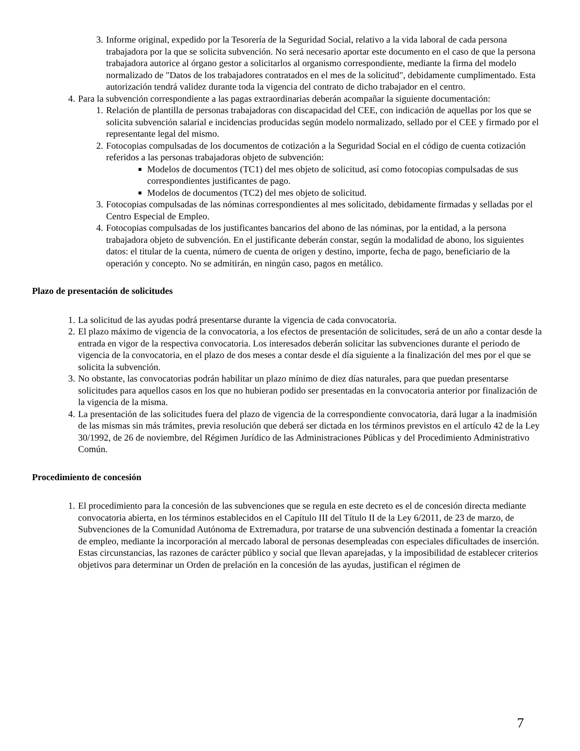3. Informe original, expedido por la Tesorería de la Seguridad Social, relativo a la vida laboral de cada persona trabajadora por la que se solicita subvención. No será necesario aportar este documento en el caso de que la persona trabajadora autorice al órgano gestor a solicitarlos al organismo correspondiente, mediante la firma del modelo normalizado de "Datos de los trabajadores contratados en el mes de la solicitud", debidamente cumplimentado. Esta autorización tendrá validez durante toda la vigencia del contrato de dicho trabajador en el centro.
4. Para la subvención correspondiente a las pagas extraordinarias deberán acompañar la siguiente documentación:
1. Relación de plantilla de personas trabajadoras con discapacidad del CEE, con indicación de aquellas por los que se solicita subvención salarial e incidencias producidas según modelo normalizado, sellado por el CEE y firmado por el representante legal del mismo.
2. Fotocopias compulsadas de los documentos de cotización a la Seguridad Social en el código de cuenta cotización referidos a las personas trabajadoras objeto de subvención:
■ Modelos de documentos (TC1) del mes objeto de solicitud, así como fotocopias compulsadas de sus correspondientes justificantes de pago.
■ Modelos de documentos (TC2) del mes objeto de solicitud.
3. Fotocopias compulsadas de las nóminas correspondientes al mes solicitado, debidamente firmadas y selladas por el Centro Especial de Empleo.
4. Fotocopias compulsadas de los justificantes bancarios del abono de las nóminas, por la entidad, a la persona trabajadora objeto de subvención. En el justificante deberán constar, según la modalidad de abono, los siguientes datos: el titular de la cuenta, número de cuenta de origen y destino, importe, fecha de pago, beneficiario de la operación y concepto. No se admitirán, en ningún caso, pagos en metálico.
Plazo de presentación de solicitudes
1. La solicitud de las ayudas podrá presentarse durante la vigencia de cada convocatoria.
2. El plazo máximo de vigencia de la convocatoria, a los efectos de presentación de solicitudes, será de un año a contar desde la entrada en vigor de la respectiva convocatoria. Los interesados deberán solicitar las subvenciones durante el periodo de vigencia de la convocatoria, en el plazo de dos meses a contar desde el día siguiente a la finalización del mes por el que se solicita la subvención.
3. No obstante, las convocatorias podrán habilitar un plazo mínimo de diez días naturales, para que puedan presentarse solicitudes para aquellos casos en los que no hubieran podido ser presentadas en la convocatoria anterior por finalización de la vigencia de la misma.
4. La presentación de las solicitudes fuera del plazo de vigencia de la correspondiente convocatoria, dará lugar a la inadmisión de las mismas sin más trámites, previa resolución que deberá ser dictada en los términos previstos en el artículo 42 de la Ley 30/1992, de 26 de noviembre, del Régimen Jurídico de las Administraciones Públicas y del Procedimiento Administrativo Común.
Procedimiento de concesión
1. El procedimiento para la concesión de las subvenciones que se regula en este decreto es el de concesión directa mediante convocatoria abierta, en los términos establecidos en el Capítulo III del Título II de la Ley 6/2011, de 23 de marzo, de Subvenciones de la Comunidad Autónoma de Extremadura, por tratarse de una subvención destinada a fomentar la creación de empleo, mediante la incorporación al mercado laboral de personas desempleadas con especiales dificultades de inserción. Estas circunstancias, las razones de carácter público y social que llevan aparejadas, y la imposibilidad de establecer criterios objetivos para determinar un Orden de prelación en la concesión de las ayudas, justifican el régimen de
7